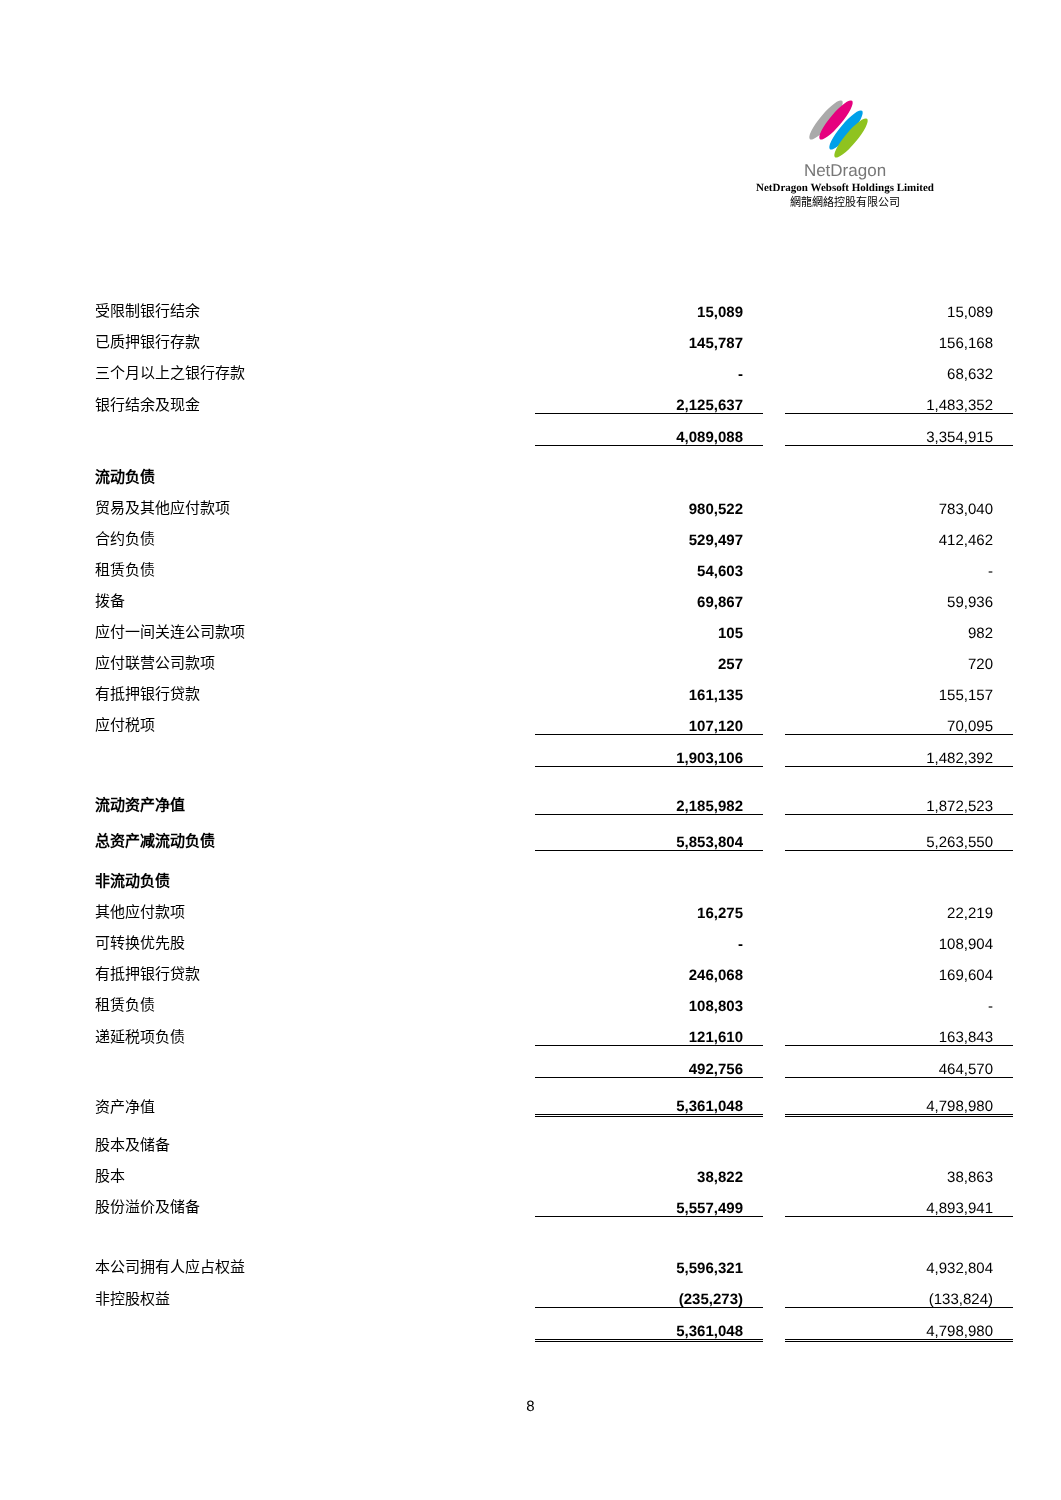NetDragon
NetDragon Websoft Holdings Limited
網龍網絡控股有限公司
| 受限制银行结余 | 15,089 | | 15,089 |
| 已质押银行存款 | 145,787 | | 156,168 |
| 三个月以上之银行存款 | - | | 68,632 |
| 银行结余及现金 | 2,125,637 | | 1,483,352 |
| | 4,089,088 | | 3,354,915 |
| 流动负债 | | | |
| 贸易及其他应付款项 | 980,522 | | 783,040 |
| 合约负债 | 529,497 | | 412,462 |
| 租赁负债 | 54,603 | | - |
| 拨备 | 69,867 | | 59,936 |
| 应付一间关连公司款项 | 105 | | 982 |
| 应付联营公司款项 | 257 | | 720 |
| 有抵押银行贷款 | 161,135 | | 155,157 |
| 应付税项 | 107,120 | | 70,095 |
| | 1,903,106 | | 1,482,392 |
| 流动资产净值 | 2,185,982 | | 1,872,523 |
| 总资产减流动负债 | 5,853,804 | | 5,263,550 |
| 非流动负债 | | | |
| 其他应付款项 | 16,275 | | 22,219 |
| 可转换优先股 | - | | 108,904 |
| 有抵押银行贷款 | 246,068 | | 169,604 |
| 租赁负债 | 108,803 | | - |
| 递延税项负债 | 121,610 | | 163,843 |
| | 492,756 | | 464,570 |
| 资产净值 | 5,361,048 | | 4,798,980 |
| 股本及储备 | | | |
| 股本 | 38,822 | | 38,863 |
| 股份溢价及储备 | 5,557,499 | | 4,893,941 |
| 本公司拥有人应占权益 | 5,596,321 | | 4,932,804 |
| 非控股权益 | (235,273) | | (133,824) |
| | 5,361,048 | | 4,798,980 |
8